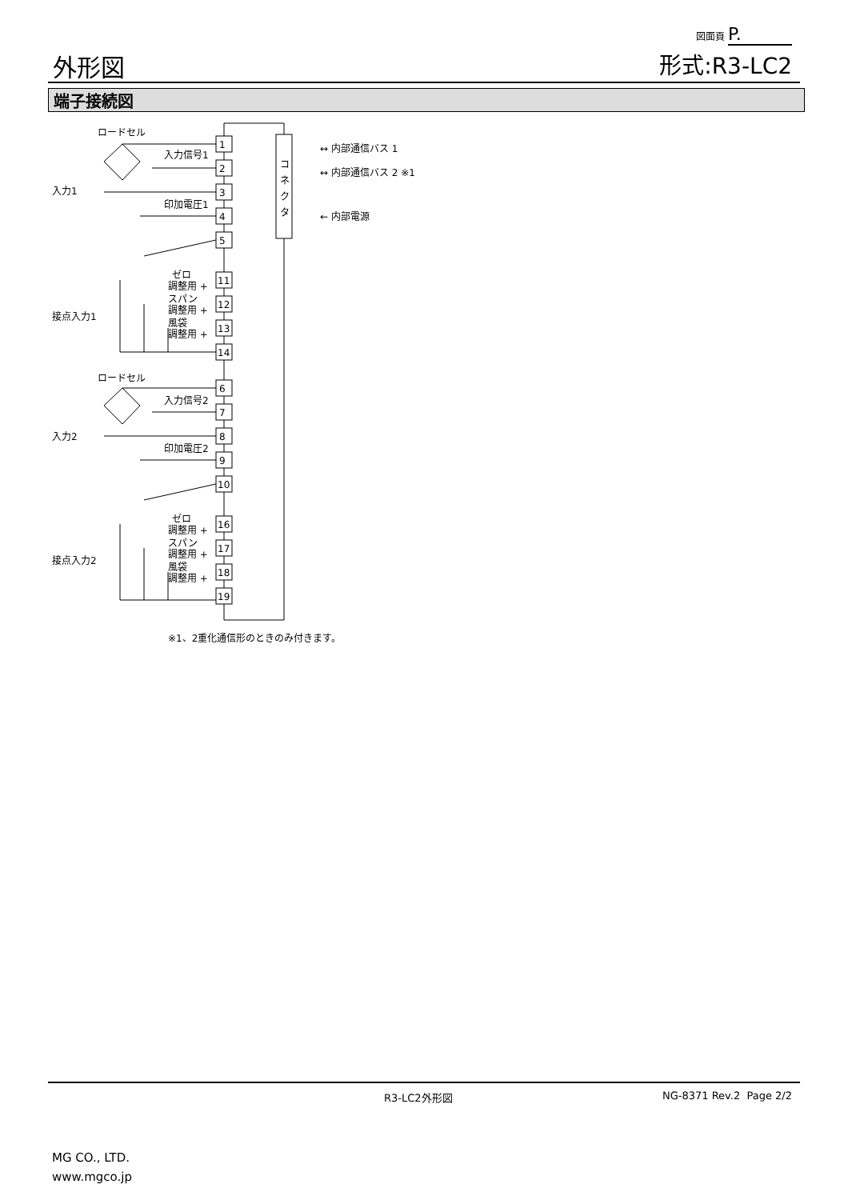外形図
図面頁 P.
形式:R3-LC2
端子接続図
コ
ネ
ク
タ
↔ 内部通信バス 1
↔ 内部通信バス 2 ※1
← 内部電源
1
2
3
4
5
11
12
13
14
6
7
8
9
10
16
17
18
19
ロードセル
入力信号1
印加電圧1
入力1
接点入力1
ゼロ
調整用 +
スパン
調整用 +
風袋
調整用 +
ロードセル
入力信号2
印加電圧2
入力2
接点入力2
ゼロ
調整用 +
スパン
調整用 +
風袋
調整用 +
※1、2重化通信形のときのみ付きます。
R3-LC2外形図 NG-8371 Rev.2 Page 2/2
MG CO., LTD.
www.mgco.jp